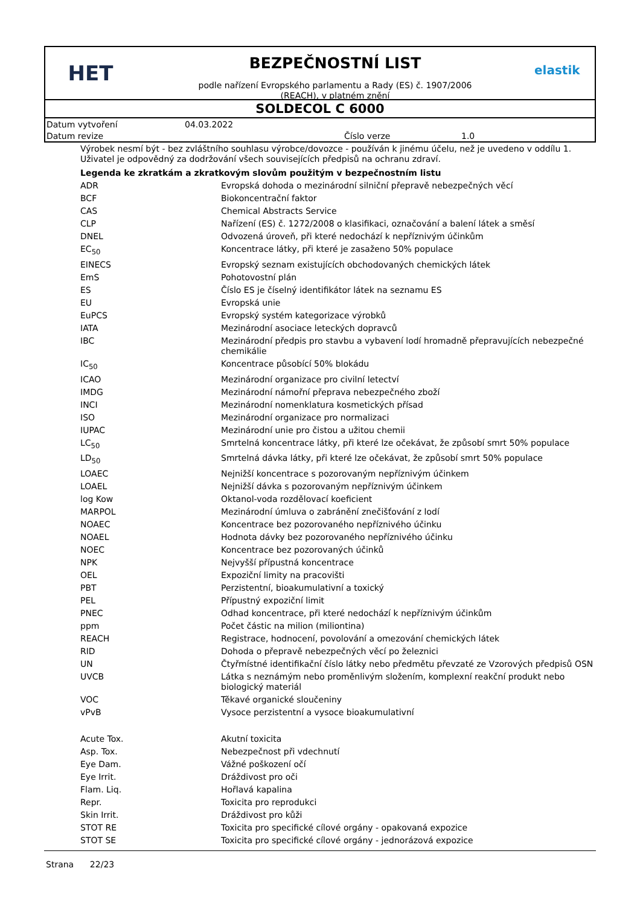HET
BEZPEČNOSTNÍ LIST
podle nařízení Evropského parlamentu a Rady (ES) č. 1907/2006
(REACH), v platném znění
elastik
SOLDECOL C 6000
| Datum vytvoření | 04.03.2022 | | |
| Datum revize | | Číslo verze | 1.0 |
Výrobek nesmí být - bez zvláštního souhlasu výrobce/dovozce - používán k jinému účelu, než je uvedeno v oddílu 1. Uživatel je odpovědný za dodržování všech souvisejících předpisů na ochranu zdraví.
Legenda ke zkratkám a zkratkovým slovům použitým v bezpečnostním listu
| ADR | Evropská dohoda o mezinárodní silniční přepravě nebezpečných věcí |
| BCF | Biokoncentrační faktor |
| CAS | Chemical Abstracts Service |
| CLP | Nařízení (ES) č. 1272/2008 o klasifikaci, označování a balení látek a směsí |
| DNEL | Odvozená úroveň, při které nedochází k nepříznivým účinkům |
| EC<sub>50</sub> | Koncentrace látky, při které je zasaženo 50% populace |
| EINECS | Evropský seznam existujících obchodovaných chemických látek |
| EmS | Pohotovostní plán |
| ES | Číslo ES je číselný identifikátor látek na seznamu ES |
| EU | Evropská unie |
| EuPCS | Evropský systém kategorizace výrobků |
| IATA | Mezinárodní asociace leteckých dopravců |
| IBC | Mezinárodní předpis pro stavbu a vybavení lodí hromadně přepravujících nebezpečné chemikálie |
| IC<sub>50</sub> | Koncentrace působící 50% blokádu |
| ICAO | Mezinárodní organizace pro civilní letectví |
| IMDG | Mezinárodní námořní přeprava nebezpečného zboží |
| INCI | Mezinárodní nomenklatura kosmetických přísad |
| ISO | Mezinárodní organizace pro normalizaci |
| IUPAC | Mezinárodní unie pro čistou a užitou chemii |
| LC<sub>50</sub> | Smrtelná koncentrace látky, při které lze očekávat, že způsobí smrt 50% populace |
| LD<sub>50</sub> | Smrtelná dávka látky, při které lze očekávat, že způsobí smrt 50% populace |
| LOAEC | Nejnižší koncentrace s pozorovaným nepříznivým účinkem |
| LOAEL | Nejnižší dávka s pozorovaným nepříznivým účinkem |
| log Kow | Oktanol-voda rozdělovací koeficient |
| MARPOL | Mezinárodní úmluva o zabránění znečišťování z lodí |
| NOAEC | Koncentrace bez pozorovaného nepříznivého účinku |
| NOAEL | Hodnota dávky bez pozorovaného nepříznivého účinku |
| NOEC | Koncentrace bez pozorovaných účinků |
| NPK | Nejvyšší přípustná koncentrace |
| OEL | Expoziční limity na pracovišti |
| PBT | Perzistentní, bioakumulativní a toxický |
| PEL | Přípustný expoziční limit |
| PNEC | Odhad koncentrace, při které nedochází k nepříznivým účinkům |
| ppm | Počet částic na milion (miliontina) |
| REACH | Registrace, hodnocení, povolování a omezování chemických látek |
| RID | Dohoda o přepravě nebezpečných věcí po železnici |
| UN | Čtyřmístné identifikační číslo látky nebo předmětu převzaté ze Vzorových předpisů OSN |
| UVCB | Látka s neznámým nebo proměnlivým složením, komplexní reakční produkt nebo biologický materiál |
| VOC | Těkavé organické sloučeniny |
| vPvB | Vysoce perzistentní a vysoce bioakumulativní |
| Acute Tox. | Akutní toxicita |
| Asp. Tox. | Nebezpečnost při vdechnutí |
| Eye Dam. | Vážné poškození očí |
| Eye Irrit. | Dráždivost pro oči |
| Flam. Liq. | Hořlavá kapalina |
| Repr. | Toxicita pro reprodukci |
| Skin Irrit. | Dráždivost pro kůži |
| STOT RE | Toxicita pro specifické cílové orgány - opakovaná expozice |
| STOT SE | Toxicita pro specifické cílové orgány - jednorázová expozice |
Strana 22/23